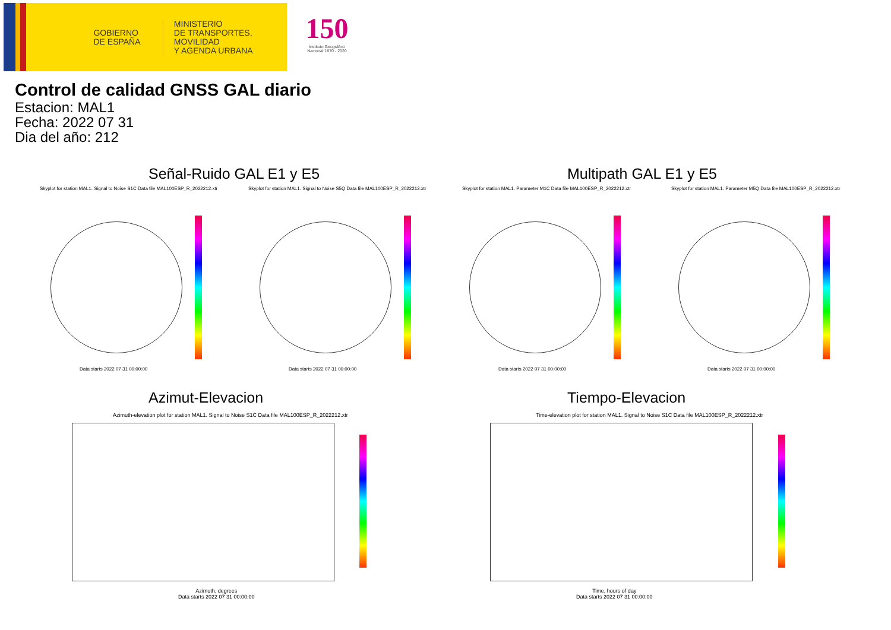GOBIERNO
DE ESPAÑA
MINISTERIO
DE TRANSPORTES, MOVILIDAD
Y AGENDA URBANA
150
Instituto Geográfico
Nacional 1870 - 2020
Control de calidad GNSS GAL diario
Estacion: MAL1
Fecha: 2022 07 31
Dia del año: 212
Señal-Ruido GAL E1 y E5 Multipath GAL E1 y E5
Skyplot for station MAL1. Signal to Noise S1C Data file MAL100ESP_R_2022212.xtr
Skyplot for station MAL1. Signal to Noise S5Q Data file MAL100ESP_R_2022212.xtr
Skyplot for station MAL1. Parameter M1C Data file MAL100ESP_R_2022212.xtr
Skyplot for station MAL1. Parameter M5Q Data file MAL100ESP_R_2022212.xtr
Data starts 2022 07 31 00:00:00
Data starts 2022 07 31 00:00:00
Data starts 2022 07 31 00:00:00
Data starts 2022 07 31 00:00:00
Azimut-Elevacion Tiempo-Elevacion
Azimuth-elevation plot for station MAL1. Signal to Noise S1C Data file MAL100ESP_R_2022212.xtr
Time-elevation plot for station MAL1. Signal to Noise S1C Data file MAL100ESP_R_2022212.xtr
Azimuth, degrees
Data starts 2022 07 31 00:00:00
Time, hours of day
Data starts 2022 07 31 00:00:00